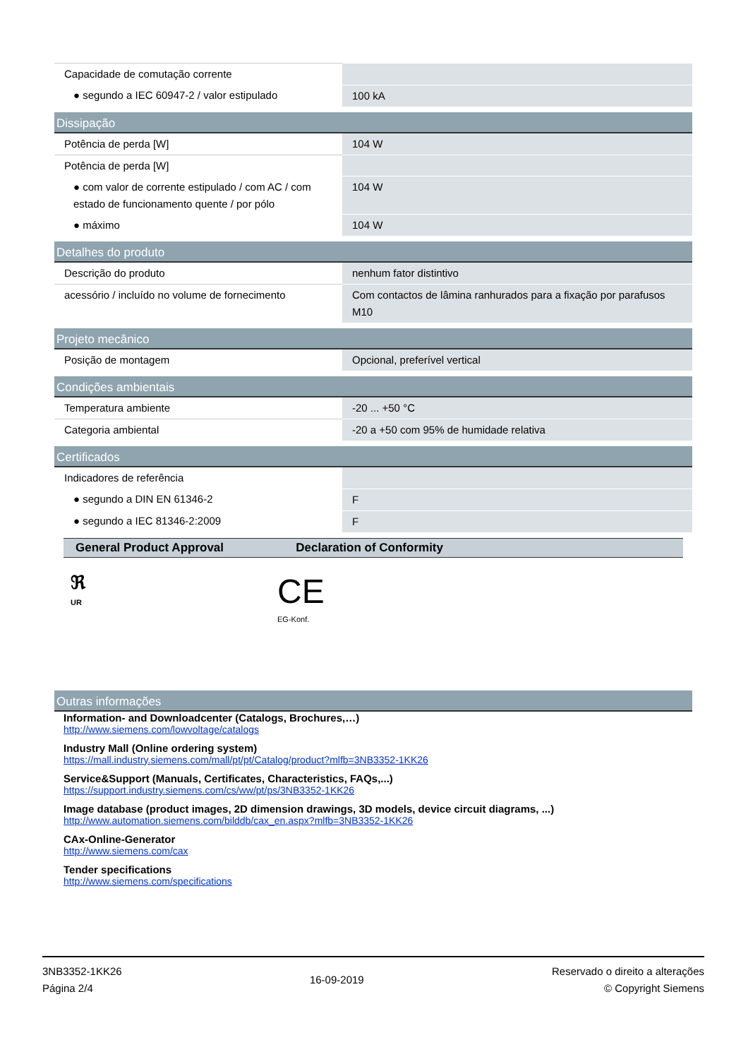| Capacidade de comutação corrente | |
| ● segundo a IEC 60947-2 / valor estipulado | 100 kA |
| Dissipação | |
| Potência de perda [W] | 104 W |
| Potência de perda [W] | |
| ● com valor de corrente estipulado / com AC / com estado de funcionamento quente / por pólo | 104 W |
| ● máximo | 104 W |
| Detalhes do produto | |
| Descrição do produto | nenhum fator distintivo |
| acessório / incluído no volume de fornecimento | Com contactos de lâmina ranhurados para a fixação por parafusos M10 |
| Projeto mecânico | |
| Posição de montagem | Opcional, preferível vertical |
| Condições ambientais | |
| Temperatura ambiente | -20 ... +50 °C |
| Categoria ambiental | -20 a +50 com 95% de humidade relativa |
| Certificados | |
| Indicadores de referência | |
| ● segundo a DIN EN 61346-2 | F |
| ● segundo a IEC 81346-2:2009 | F |
General Product Approval Declaration of Conformity
ℜ
UR
CE
EG-Konf.
| Outras informações |
Information- and Downloadcenter (Catalogs, Brochures,…)
http://www.siemens.com/lowvoltage/catalogs
Industry Mall (Online ordering system)
https://mall.industry.siemens.com/mall/pt/pt/Catalog/product?mlfb=3NB3352-1KK26
Service&Support (Manuals, Certificates, Characteristics, FAQs,...)
https://support.industry.siemens.com/cs/ww/pt/ps/3NB3352-1KK26
Image database (product images, 2D dimension drawings, 3D models, device circuit diagrams, ...)
http://www.automation.siemens.com/bilddb/cax_en.aspx?mlfb=3NB3352-1KK26
CAx-Online-Generator
http://www.siemens.com/cax
Tender specifications
http://www.siemens.com/specifications
3NB3352-1KK26
Página 2/4
16-09-2019
Reservado o direito a alterações
© Copyright Siemens